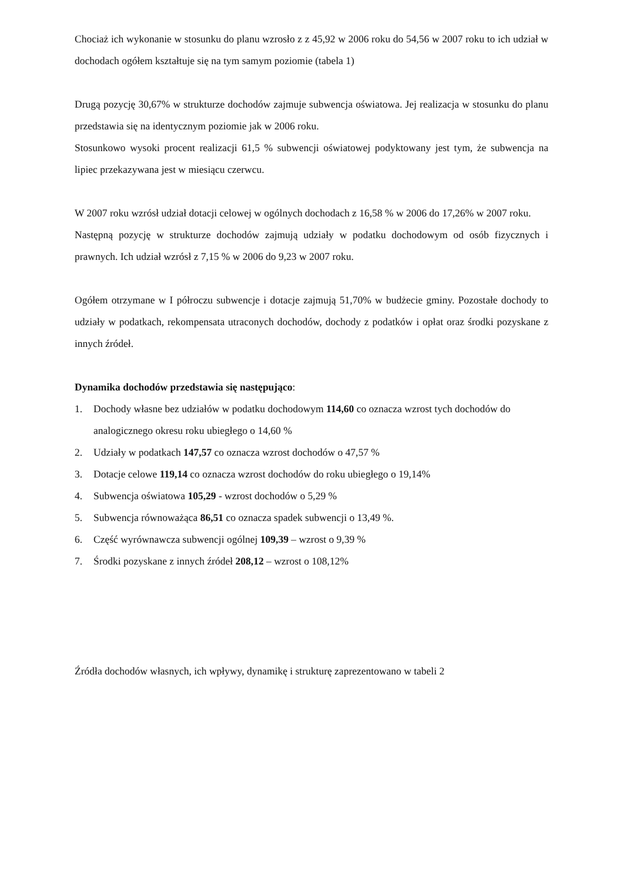Chociaż ich wykonanie w stosunku do planu wzrosło z z 45,92 w 2006 roku do 54,56 w 2007 roku to ich udział w dochodach ogółem kształtuje się na tym samym poziomie (tabela 1)
Drugą pozycję 30,67% w strukturze dochodów zajmuje subwencja oświatowa. Jej realizacja w stosunku do planu przedstawia się na identycznym poziomie jak w 2006 roku.
Stosunkowo wysoki procent realizacji 61,5 % subwencji oświatowej podyktowany jest tym, że subwencja na lipiec przekazywana jest w miesiącu czerwcu.
W 2007 roku wzrósł udział dotacji celowej w ogólnych dochodach z 16,58 % w 2006 do 17,26% w 2007 roku.
Następną pozycję w strukturze dochodów zajmują udziały w podatku dochodowym od osób fizycznych i prawnych. Ich udział wzrósł z 7,15 % w 2006 do 9,23 w 2007 roku.
Ogółem otrzymane w I półroczu subwencje i dotacje zajmują 51,70% w budżecie gminy. Pozostałe dochody to udziały w podatkach, rekompensata utraconych dochodów, dochody z podatków i opłat oraz środki pozyskane z innych źródeł.
Dynamika dochodów przedstawia się następująco:
1. Dochody własne bez udziałów w podatku dochodowym 114,60 co oznacza wzrost tych dochodów do analogicznego okresu roku ubiegłego o 14,60 %
2. Udziały w podatkach 147,57 co oznacza wzrost dochodów o 47,57 %
3. Dotacje celowe 119,14 co oznacza wzrost dochodów do roku ubiegłego o 19,14%
4. Subwencja oświatowa 105,29 - wzrost dochodów o 5,29 %
5. Subwencja równoważąca 86,51 co oznacza spadek subwencji o 13,49 %.
6. Część wyrównawcza subwencji ogólnej 109,39 – wzrost o 9,39 %
7. Środki pozyskane z innych źródeł 208,12 – wzrost o 108,12%
Źródła dochodów własnych, ich wpływy, dynamikę i strukturę zaprezentowano w tabeli 2